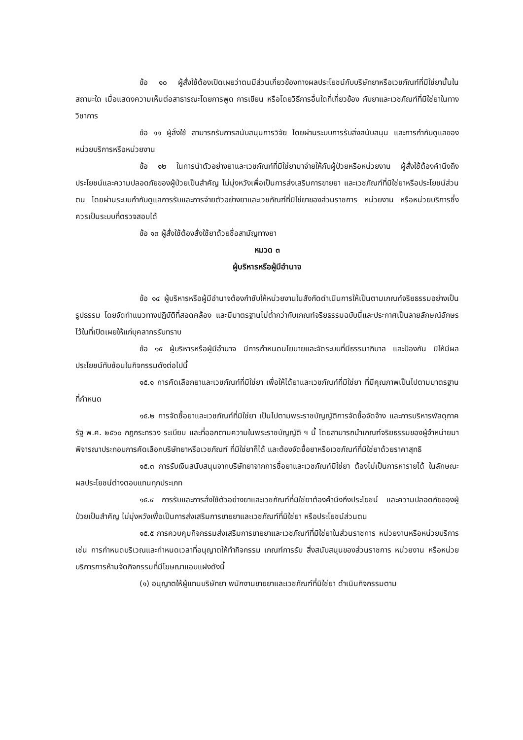ข้อ ๑๐ ผู้สั่งใช้ต้องเปิดเผยว่าตนมีส่วนเกี่ยวข้องทางผลประโยชน์กับบริษัทยาหรือเวชภัณฑ์ที่มิใช่ยานั้นในสถานะใด เมื่อแสดงความเห็นต่อสาธารณะโดยการพูด การเขียน หรือโดยวิธีการอื่นใดที่เกี่ยวข้อง กับยาและเวชภัณฑ์ที่มิใช่ยาในทางวิชาการ
ข้อ ๑๑ ผู้สั่งใช้ สามารถรับการสนับสนุนการวิจัย โดยผ่านระบบการรับสิ่งสนับสนุน และการกำกับดูแลของหน่วยบริการหรือหน่วยงาน
ข้อ ๑๒ ในการนำตัวอย่างยาและเวชภัณฑ์ที่มิใช่ยามาจ่ายให้กับผู้ป่วยหรือหน่วยงาน ผู้สั่งใช้ต้องคำนึงถึงประโยชน์และความปลอดภัยของผู้ป่วยเป็นสำคัญ ไม่มุ่งหวังเพื่อเป็นการส่งเสริมการขายยา และเวชภัณฑ์ที่มิใช่ยาหรือประโยชน์ส่วนตน โดยผ่านระบบกำกับดูแลการรับและการจ่ายตัวอย่างยาและเวชภัณฑ์ที่มิใช่ยาของส่วนราชการ หน่วยงาน หรือหน่วยบริการซึ่งควรเป็นระบบที่ตรวจสอบได้
ข้อ ๑๓ ผู้สั่งใช้ต้องสั่งใช้ยาด้วยชื่อสามัญทางยา
หมวด ๓
ผู้บริหารหรือผู้มีอำนาจ
ข้อ ๑๔ ผู้บริหารหรือผู้มีอำนาจต้องกำชับให้หน่วยงานในสังกัดดำเนินการให้เป็นตามเกณฑ์จริยธรรมอย่างเป็นรูปธรรม โดยจัดทำแนวทางปฏิบัติที่สอดคล้อง และมีมาตรฐานไม่ต่ำกว่ากับเกณฑ์จริยธรรมฉบับนี้และประกาศเป็นลายลักษณ์อักษรไว้ในที่เปิดเผยให้แก่บุคลากรรับทราบ
ข้อ ๑๕ ผู้บริหารหรือผู้มีอำนาจ มีการกำหนดนโยบายและจัดระบบที่มีธรรมาภิบาล และป้องกัน มิให้มีผลประโยชน์ทับซ้อนในกิจกรรมดังต่อไปนี้
๑๕.๑ การคัดเลือกยาและเวชภัณฑ์ที่มิใช่ยา เพื่อให้ได้ยาและเวชภัณฑ์ที่มิใช่ยา ที่มีคุณภาพเป็นไปตามมาตรฐานที่กำหนด
๑๕.๒ การจัดซื้อยาและเวชภัณฑ์ที่มิใช่ยา เป็นไปตามพระราชบัญญัติการจัดซื้อจัดจ้าง และการบริหารพัสดุภาครัฐ พ.ศ. ๒๕๖๐ กฎกระทรวง ระเบียบ และที่ออกตามความในพระราชบัญญัติ ฯ นี้ โดยสามารถนำเกณฑ์จริยธรรมของผู้จำหน่ายมาพิจารณาประกอบการคัดเลือกบริษัทยาหรือเวชภัณฑ์ ที่มิใช่ยาก็ได้ และต้องจัดซื้อยาหรือเวชภัณฑ์ที่มิใช่ยาด้วยราคาสุทธิ
๑๕.๓ การรับเงินสนับสนุนจากบริษัทยาจากการซื้อยาและเวชภัณฑ์มิใช่ยา ต้องไม่เป็นการหารายได้ ในลักษณะผลประโยชน์ต่างตอบแทนทุกประเภท
๑๕.๔ การรับและการสั่งใช้ตัวอย่างยาและเวชภัณฑ์ที่มิใช่ยาต้องคำนึงถึงประโยชน์ และความปลอดภัยของผู้ป่วยเป็นสำคัญ ไม่มุ่งหวังเพื่อเป็นการส่งเสริมการขายยาและเวชภัณฑ์ที่มิใช่ยา หรือประโยชน์ส่วนตน
๑๕.๕ การควบคุมกิจกรรมส่งเสริมการขายยาและเวชภัณฑ์ที่มิใช่ยาในส่วนราชการ หน่วยงานหรือหน่วยบริการ เช่น การกำหนดบริเวณและกำหนดเวลาที่อนุญาตให้ทำกิจกรรม เกณฑ์การรับ สิ่งสนับสนุนของส่วนราชการ หน่วยงาน หรือหน่วยบริการการห้ามจัดกิจกรรมที่มีโฆษณาแอบแฝงดังนี้
(๑) อนุญาตให้ผู้แทนบริษัทยา พนักงานขายยาและเวชภัณฑ์ที่มิใช่ยา ดำเนินกิจกรรมตาม